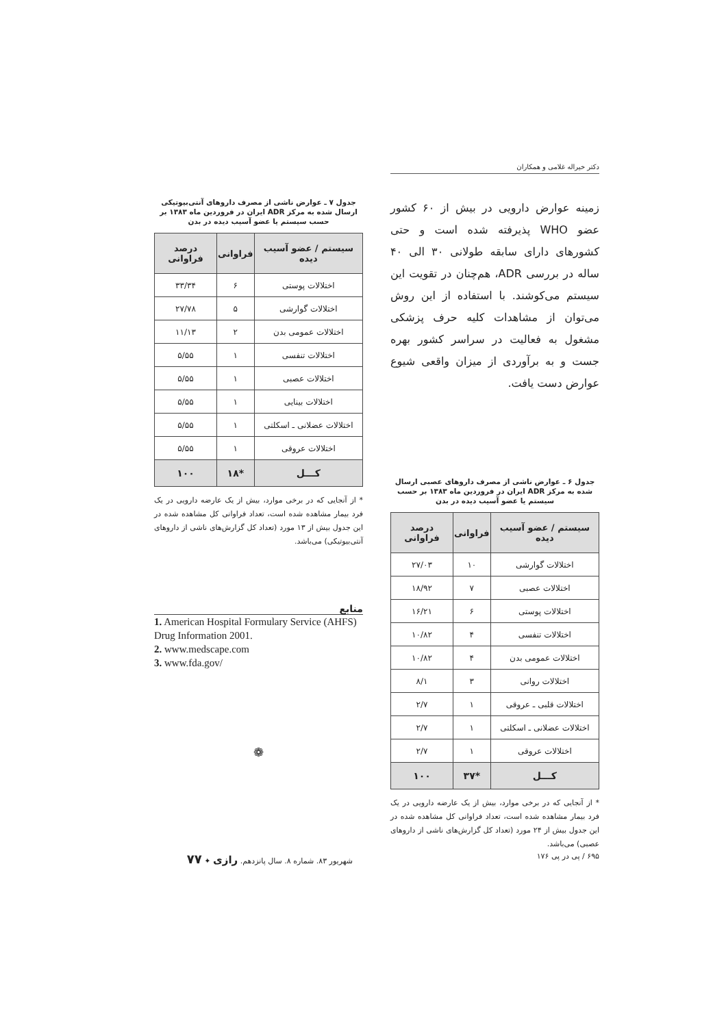دکتر خیراله غلامی و همکاران
زمینه عوارض دارویی در بیش از ۶۰ کشور عضو WHO پذیرفته شده است و حتی کشورهای دارای سابقه طولانی ۳۰ الی ۴۰ ساله در بررسی ADR، هم‌چنان در تقویت این سیستم می‌کوشند. با استفاده از این روش می‌توان از مشاهدات کلیه حرف پزشکی مشغول به فعالیت در سراسر کشور بهره جست و به برآوردی از میزان واقعی شیوع عوارض دست یافت.
جدول ۶ ـ عوارض ناشی از مصرف داروهای عصبی ارسال شده به مرکز ADR ایران در فروردین ماه ۱۳۸۳ بر حسب سیستم یا عضو آسیب دیده در بدن
| سیستم / عضو آسیب دیده | فراوانی | درصد فراوانی |
| --- | --- | --- |
| اختلالات گوارشی | ۱۰ | ۲۷/۰۳ |
| اختلالات عصبی | ۷ | ۱۸/۹۲ |
| اختلالات پوستی | ۶ | ۱۶/۲۱ |
| اختلالات تنفسی | ۴ | ۱۰/۸۲ |
| اختلالات عمومی بدن | ۴ | ۱۰/۸۲ |
| اختلالات روانی | ۳ | ۸/۱ |
| اختلالات قلبی ـ عروقی | ۱ | ۲/۷ |
| اختلالات عضلانی ـ اسکلتی | ۱ | ۲/۷ |
| اختلالات عروقی | ۱ | ۲/۷ |
| کـــل | *۳۷ | ۱۰۰ |
* از آنجایی که در برخی موارد، بیش از یک عارضه دارویی در یک فرد بیمار مشاهده شده است، تعداد فراوانی کل مشاهده شده در این جدول بیش از ۲۴ مورد (تعداد کل گزارش‌های ناشی از داروهای عصبی) می‌باشد.
جدول ۷ ـ عوارض ناشی از مصرف داروهای آنتی‌بیوتیکی ارسال شده به مرکز ADR ایران در فروردین ماه ۱۳۸۳ بر حسب سیستم یا عضو آسیب دیده در بدن
| سیستم / عضو آسیب دیده | فراوانی | درصد فراوانی |
| --- | --- | --- |
| اختلالات پوستی | ۶ | ۳۳/۳۴ |
| اختلالات گوارشی | ۵ | ۲۷/۷۸ |
| اختلالات عمومی بدن | ۲ | ۱۱/۱۳ |
| اختلالات تنفسی | ۱ | ۵/۵۵ |
| اختلالات عصبی | ۱ | ۵/۵۵ |
| اختلالات بینایی | ۱ | ۵/۵۵ |
| اختلالات عضلانی ـ اسکلتی | ۱ | ۵/۵۵ |
| اختلالات عروقی | ۱ | ۵/۵۵ |
| کـــل | *۱۸ | ۱۰۰ |
* از آنجایی که در برخی موارد، بیش از یک عارضه دارویی در یک فرد بیمار مشاهده شده است، تعداد فراوانی کل مشاهده شده در این جدول بیش از ۱۳ مورد (تعداد کل گزارش‌های ناشی از داروهای آنتی‌بیوتیکی) می‌باشد.
منابع
1. American Hospital Formulary Service (AHFS) Drug Information 2001.
2. www.medscape.com
3. www.fda.gov/
❁
۶۹۵ / پی در پی ۱۷۶
شهریور ۸۳. شماره ۸. سال پانزدهم. رازی ✦ ۷۷